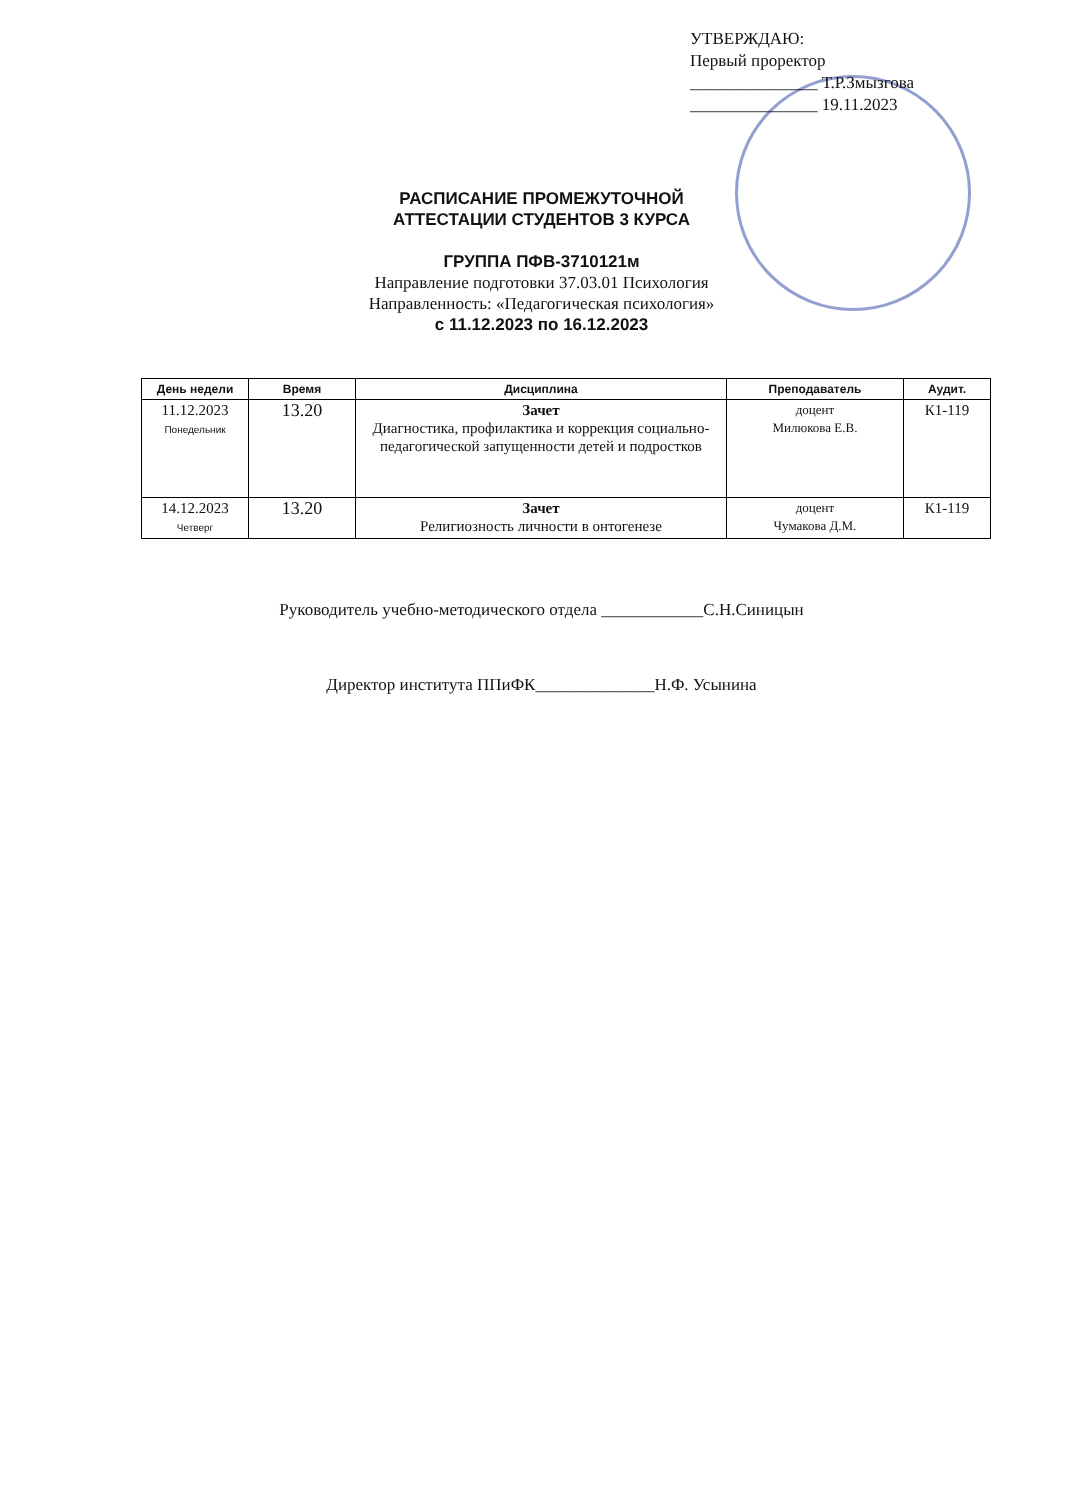УТВЕРЖДАЮ:
Первый проректор
_______________ Т.Р.Змызгова
_______________ 19.11.2023
РАСПИСАНИЕ ПРОМЕЖУТОЧНОЙ
АТТЕСТАЦИИ СТУДЕНТОВ 3 КУРСА
ГРУППА ПФВ-3710121м
Направление подготовки 37.03.01 Психология
Направленность: «Педагогическая психология»
с 11.12.2023 по 16.12.2023
| День недели | Время | Дисциплина | Преподаватель | Аудит. |
| --- | --- | --- | --- | --- |
| 11.12.2023 Понедельник | 13.20 | Зачет Диагностика, профилактика и коррекция социально-педагогической запущенности детей и подростков | доцент Милюкова Е.В. | К1-119 |
| 14.12.2023 Четверг | 13.20 | Зачет Религиозность личности в онтогенезе | доцент Чумакова Д.М. | К1-119 |
Руководитель учебно-методического отдела ____________С.Н.Синицын
Директор института ППиФК______________Н.Ф. Усынина